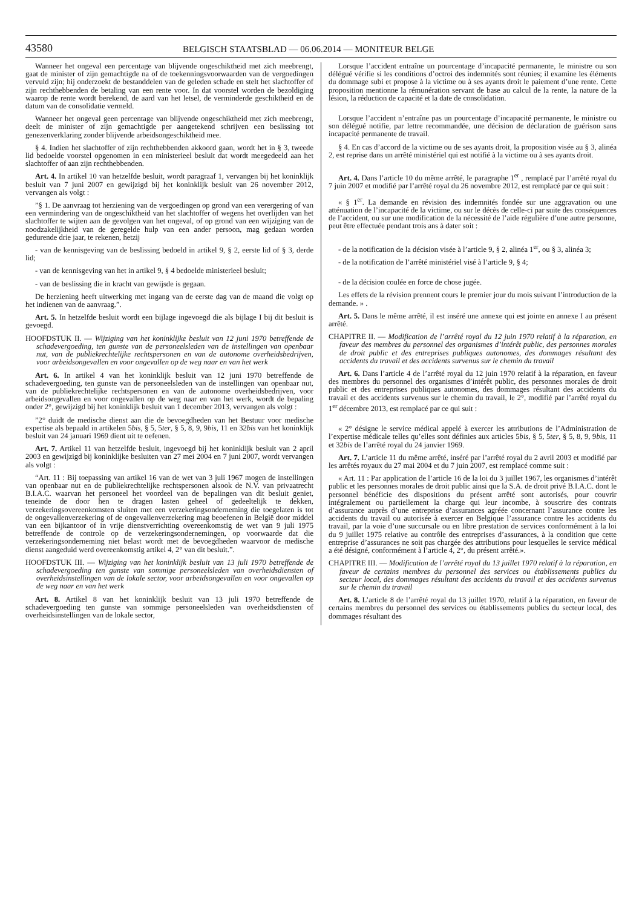43580
BELGISCH STAATSBLAD — 06.06.2014 — MONITEUR BELGE
Wanneer het ongeval een percentage van blijvende ongeschiktheid met zich meebrengt, gaat de minister of zijn gemachtigde na of de toekenningsvoorwaarden van de vergoedingen vervuld zijn; hij onderzoekt de bestanddelen van de geleden schade en stelt het slachtoffer of zijn rechthebbenden de betaling van een rente voor. In dat voorstel worden de bezoldiging waarop de rente wordt berekend, de aard van het letsel, de verminderde geschiktheid en de datum van de consolidatie vermeld.
Wanneer het ongeval geen percentage van blijvende ongeschiktheid met zich meebrengt, deelt de minister of zijn gemachtigde per aangetekend schrijven een beslissing tot genezenverklaring zonder blijvende arbeidsongeschiktheid mee.
§ 4. Indien het slachtoffer of zijn rechthebbenden akkoord gaan, wordt het in § 3, tweede lid bedoelde voorstel opgenomen in een ministerieel besluit dat wordt meegedeeld aan het slachtoffer of aan zijn rechthebbenden.
Art. 4. In artikel 10 van hetzelfde besluit, wordt paragraaf 1, vervangen bij het koninklijk besluit van 7 juni 2007 en gewijzigd bij het koninklijk besluit van 26 november 2012, vervangen als volgt :
”§ 1. De aanvraag tot herziening van de vergoedingen op grond van een verergering of van een vermindering van de ongeschiktheid van het slachtoffer of wegens het overlijden van het slachtoffer te wijten aan de gevolgen van het ongeval, of op grond van een wijziging van de noodzakelijkheid van de geregelde hulp van een ander persoon, mag gedaan worden gedurende drie jaar, te rekenen, hetzij
- van de kennisgeving van de beslissing bedoeld in artikel 9, § 2, eerste lid of § 3, derde lid;
- van de kennisgeving van het in artikel 9, § 4 bedoelde ministerieel besluit;
- van de beslissing die in kracht van gewijsde is gegaan.
De herziening heeft uitwerking met ingang van de eerste dag van de maand die volgt op het indienen van de aanvraag.”.
Art. 5. In hetzelfde besluit wordt een bijlage ingevoegd die als bijlage I bij dit besluit is gevoegd.
HOOFDSTUK II. — Wijziging van het koninklijke besluit van 12 juni 1970 betreffende de schadevergoeding, ten gunste van de personeelsleden van de instellingen van openbaar nut, van de publiekrechtelijke rechtspersonen en van de autonome overheidsbedrijven, voor arbeidsongevallen en voor ongevallen op de weg naar en van het werk
Art. 6. In artikel 4 van het koninklijk besluit van 12 juni 1970 betreffende de schadevergoeding, ten gunste van de personeelsleden van de instellingen van openbaar nut, van de publiekrechtelijke rechtspersonen en van de autonome overheidsbedrijven, voor arbeidsongevallen en voor ongevallen op de weg naar en van het werk, wordt de bepaling onder 2°, gewijzigd bij het koninklijk besluit van 1 december 2013, vervangen als volgt :
”2° duidt de medische dienst aan die de bevoegdheden van het Bestuur voor medische expertise als bepaald in artikelen 5bis, § 5, 5ter, § 5, 8, 9, 9bis, 11 en 32bis van het koninklijk besluit van 24 januari 1969 dient uit te oefenen.
Art. 7. Artikel 11 van hetzelfde besluit, ingevoegd bij het koninklijk besluit van 2 april 2003 en gewijzigd bij koninklijke besluiten van 27 mei 2004 en 7 juni 2007, wordt vervangen als volgt :
“Art. 11 : Bij toepassing van artikel 16 van de wet van 3 juli 1967 mogen de instellingen van openbaar nut en de publiekrechtelijke rechtspersonen alsook de N.V. van privaatrecht B.I.A.C. waarvan het personeel het voordeel van de bepalingen van dit besluit geniet, teneinde de door hen te dragen lasten geheel of gedeeltelijk te dekken, verzekeringsovereenkomsten sluiten met een verzekeringsonderneming die toegelaten is tot de ongevallenverzekering of de ongevallenverzekering mag beoefenen in België door middel van een bijkantoor of in vrije dienstverrichting overeenkomstig de wet van 9 juli 1975 betreffende de controle op de verzekeringsondernemingen, op voorwaarde dat die verzekeringsonderneming niet belast wordt met de bevoegdheden waarvoor de medische dienst aangeduid werd overeenkomstig artikel 4, 2° van dit besluit.”.
HOOFDSTUK III. — Wijziging van het koninklijk besluit van 13 juli 1970 betreffende de schadevergoeding ten gunste van sommige personeelsleden van overheidsdiensten of overheidsinstellingen van de lokale sector, voor arbeidsongevallen en voor ongevallen op de weg naar en van het werk
Art. 8. Artikel 8 van het koninklijk besluit van 13 juli 1970 betreffende de schadevergoeding ten gunste van sommige personeelsleden van overheidsdiensten of overheidsinstellingen van de lokale sector,
Lorsque l’accident entraîne un pourcentage d’incapacité permanente, le ministre ou son délégué vérifie si les conditions d’octroi des indemnités sont réunies; il examine les éléments du dommage subi et propose à la victime ou à ses ayants droit le paiement d’une rente. Cette proposition mentionne la rémunération servant de base au calcul de la rente, la nature de la lésion, la réduction de capacité et la date de consolidation.
Lorsque l’accident n’entraîne pas un pourcentage d’incapacité permanente, le ministre ou son délégué notifie, par lettre recommandée, une décision de déclaration de guérison sans incapacité permanente de travail.
§ 4. En cas d’accord de la victime ou de ses ayants droit, la proposition visée au § 3, alinéa 2, est reprise dans un arrêté ministériel qui est notifié à la victime ou à ses ayants droit.
Art. 4. Dans l’article 10 du même arrêté, le paragraphe 1<sup>er</sup> , remplacé par l’arrêté royal du 7 juin 2007 et modifié par l’arrêté royal du 26 novembre 2012, est remplacé par ce qui suit :
« § 1<sup>er</sup>. La demande en révision des indemnités fondée sur une aggravation ou une atténuation de l’incapacité de la victime, ou sur le décès de celle-ci par suite des conséquences de l’accident, ou sur une modification de la nécessité de l’aide régulière d’une autre personne, peut être effectuée pendant trois ans à dater soit :
- de la notification de la décision visée à l’article 9, § 2, alinéa 1<sup>er</sup>, ou § 3, alinéa 3;
- de la notification de l’arrêté ministériel visé à l’article 9, § 4;
- de la décision coulée en force de chose jugée.
Les effets de la révision prennent cours le premier jour du mois suivant l’introduction de la demande. » .
Art. 5. Dans le même arrêté, il est inséré une annexe qui est jointe en annexe I au présent arrêté.
CHAPITRE II. — Modification de l’arrêté royal du 12 juin 1970 relatif à la réparation, en faveur des membres du personnel des organismes d’intérêt public, des personnes morales de droit public et des entreprises publiques autonomes, des dommages résultant des accidents du travail et des accidents survenus sur le chemin du travail
Art. 6. Dans l’article 4 de l’arrêté royal du 12 juin 1970 relatif à la réparation, en faveur des membres du personnel des organismes d’intérêt public, des personnes morales de droit public et des entreprises publiques autonomes, des dommages résultant des accidents du travail et des accidents survenus sur le chemin du travail, le 2°, modifié par l’arrêté royal du 1<sup>er</sup> décembre 2013, est remplacé par ce qui suit :
« 2° désigne le service médical appelé à exercer les attributions de l’Administration de l’expertise médicale telles qu’elles sont définies aux articles 5bis, § 5, 5ter, § 5, 8, 9, 9bis, 11 et 32bis de l’arrêté royal du 24 janvier 1969.
Art. 7. L’article 11 du même arrêté, inséré par l’arrêté royal du 2 avril 2003 et modifié par les arrêtés royaux du 27 mai 2004 et du 7 juin 2007, est remplacé comme suit :
« Art. 11 : Par application de l’article 16 de la loi du 3 juillet 1967, les organismes d’intérêt public et les personnes morales de droit public ainsi que la S.A. de droit privé B.I.A.C. dont le personnel bénéficie des dispositions du présent arrêté sont autorisés, pour couvrir intégralement ou partiellement la charge qui leur incombe, à souscrire des contrats d’assurance auprès d’une entreprise d’assurances agréée concernant l’assurance contre les accidents du travail ou autorisée à exercer en Belgique l’assurance contre les accidents du travail, par la voie d’une succursale ou en libre prestation de services conformément à la loi du 9 juillet 1975 relative au contrôle des entreprises d’assurances, à la condition que cette entreprise d’assurances ne soit pas chargée des attributions pour lesquelles le service médical a été désigné, conformément à l’article 4, 2°, du présent arrêté.».
CHAPITRE III. — Modification de l’arrêté royal du 13 juillet 1970 relatif à la réparation, en faveur de certains membres du personnel des services ou établissements publics du secteur local, des dommages résultant des accidents du travail et des accidents survenus sur le chemin du travail
Art. 8. L’article 8 de l’arrêté royal du 13 juillet 1970, relatif à la réparation, en faveur de certains membres du personnel des services ou établissements publics du secteur local, des dommages résultant des